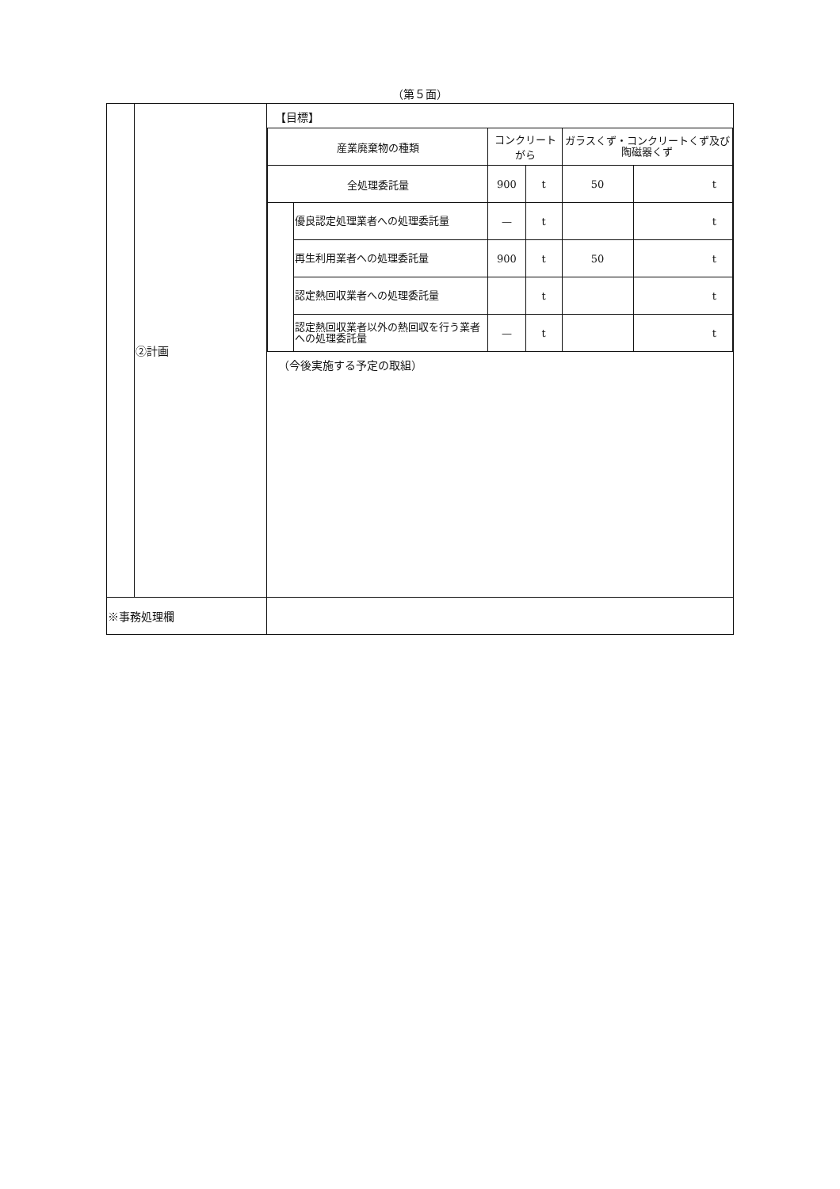（第５面）
| | ②計画 | 【目標】 / 産業廃棄物の種類 / / コンクリートがら / / ガラスくず・コンクリートくず及び陶磁器くず / / / 全処理委託量 / / 900 / t / 50 / t / / / 優良認定処理業者への処理委託量 / — / t / / t / / / 再生利用業者への処理委託量 / 900 / t / 50 / t / / / 認定熱回収業者への処理委託量 / / t / / t / / / 認定熱回収業者以外の熱回収を行う業者への処理委託量 / — / t / / t / （今後実施する予定の取組） |
| ※事務処理欄 | | |